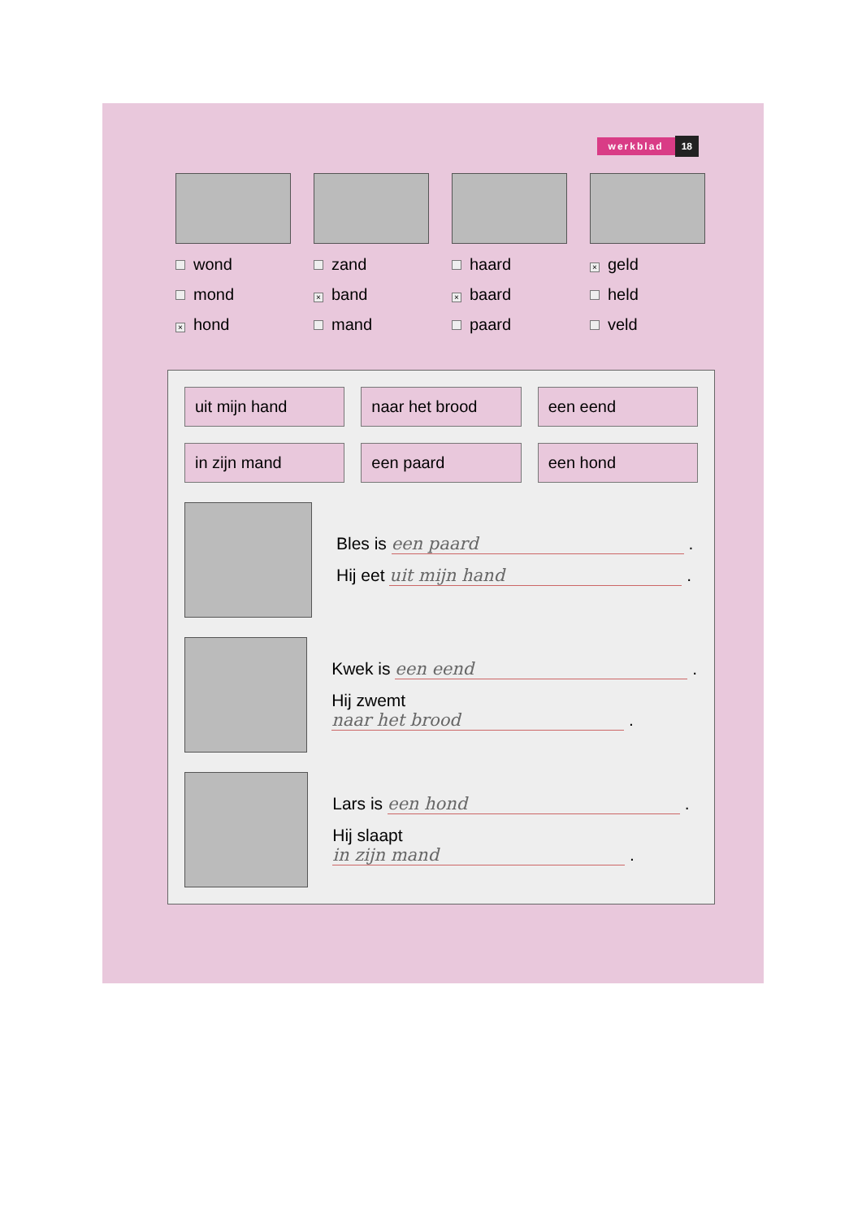werkblad 18
wond
mond
× hond
zand
× band
mand
haard
× baard
paard
× geld
held
veld
uit mijn hand
naar het brood
een eend
in zijn mand
een paard
een hond
Bles is een paard .
Hij eet uit mijn hand .
Kwek is een eend .
Hij zwemt naar het brood .
Lars is een hond .
Hij slaapt in zijn mand .